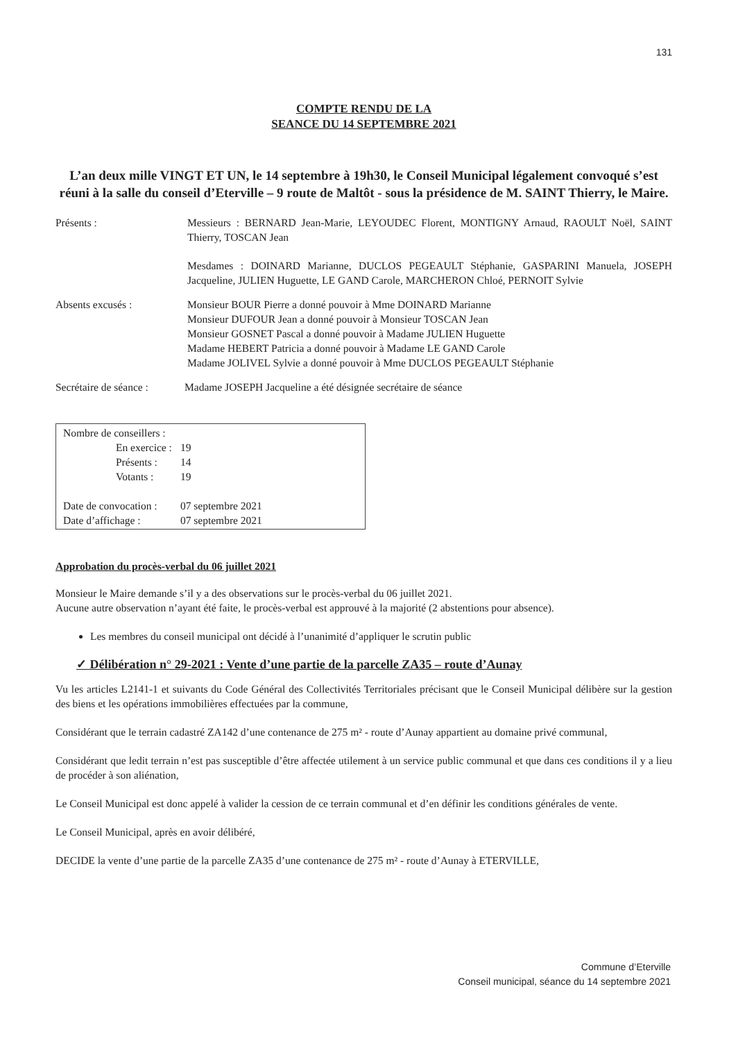131
COMPTE RENDU DE LA
SEANCE DU 14 SEPTEMBRE 2021
L’an deux mille VINGT ET UN, le 14 septembre à 19h30, le Conseil Municipal légalement convoqué s’est réuni à la salle du conseil d’Eterville – 9 route de Maltôt - sous la présidence de M. SAINT Thierry, le Maire.
Présents : Messieurs : BERNARD Jean-Marie, LEYOUDEC Florent, MONTIGNY Arnaud, RAOULT Noël, SAINT Thierry, TOSCAN Jean
Mesdames : DOINARD Marianne, DUCLOS PEGEAULT Stéphanie, GASPARINI Manuela, JOSEPH Jacqueline, JULIEN Huguette, LE GAND Carole, MARCHERON Chloé, PERNOIT Sylvie
Absents excusés : Monsieur BOUR Pierre a donné pouvoir à Mme DOINARD Marianne
Monsieur DUFOUR Jean a donné pouvoir à Monsieur TOSCAN Jean
Monsieur GOSNET Pascal a donné pouvoir à Madame JULIEN Huguette
Madame HEBERT Patricia a donné pouvoir à Madame LE GAND Carole
Madame JOLIVEL Sylvie a donné pouvoir à Mme DUCLOS PEGEAULT Stéphanie
Secrétaire de séance :
Madame JOSEPH Jacqueline a été désignée secrétaire de séance
| Nombre de conseillers : | |
| En exercice : | 19 |
| Présents : | 14 |
| Votants : | 19 |
| Date de convocation : | 07 septembre 2021 |
| Date d’affichage : | 07 septembre 2021 |
Approbation du procès-verbal du 06 juillet 2021
Monsieur le Maire demande s’il y a des observations sur le procès-verbal du 06 juillet 2021.
Aucune autre observation n’ayant été faite, le procès-verbal est approuvé à la majorité (2 abstentions pour absence).
Les membres du conseil municipal ont décidé à l’unanimité d’appliquer le scrutin public
✓ Délibération n° 29-2021 : Vente d’une partie de la parcelle ZA35 – route d’Aunay
Vu les articles L2141-1 et suivants du Code Général des Collectivités Territoriales précisant que le Conseil Municipal délibère sur la gestion des biens et les opérations immobilières effectuées par la commune,
Considérant que le terrain cadastré ZA142 d’une contenance de 275 m² - route d’Aunay appartient au domaine privé communal,
Considérant que ledit terrain n’est pas susceptible d’être affectée utilement à un service public communal et que dans ces conditions il y a lieu de procéder à son aliénation,
Le Conseil Municipal est donc appelé à valider la cession de ce terrain communal et d’en définir les conditions générales de vente.
Le Conseil Municipal, après en avoir délibéré,
DECIDE la vente d’une partie de la parcelle ZA35 d’une contenance de 275 m² - route d’Aunay à ETERVILLE,
Commune d’Eterville
Conseil municipal, séance du 14 septembre 2021